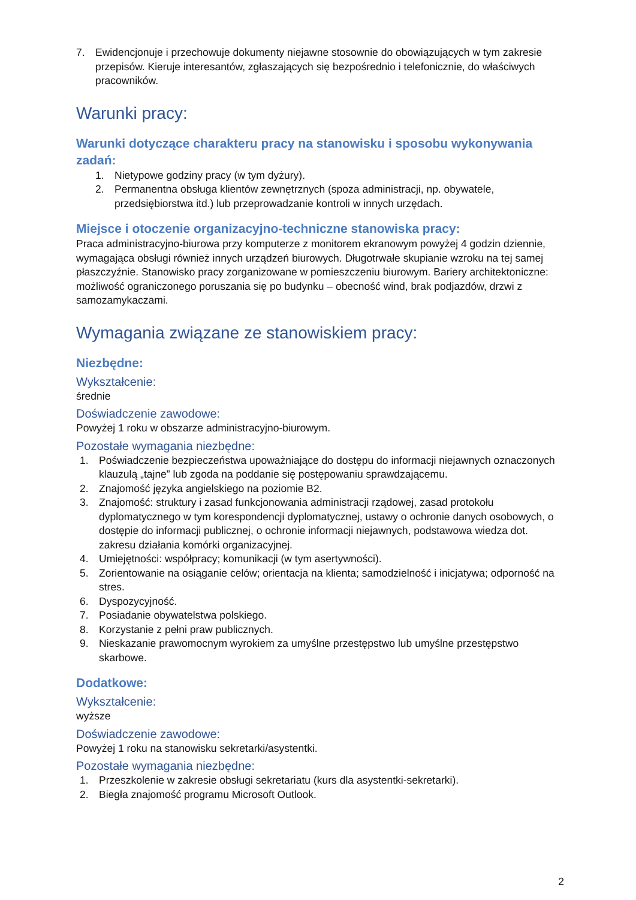7. Ewidencjonuje i przechowuje dokumenty niejawne stosownie do obowiązujących w tym zakresie przepisów. Kieruje interesantów, zgłaszających się bezpośrednio i telefonicznie, do właściwych pracowników.
Warunki pracy:
Warunki dotyczące charakteru pracy na stanowisku i sposobu wykonywania zadań:
1. Nietypowe godziny pracy (w tym dyżury).
2. Permanentna obsługa klientów zewnętrznych (spoza administracji, np. obywatele, przedsiębiorstwa itd.) lub przeprowadzanie kontroli w innych urzędach.
Miejsce i otoczenie organizacyjno-techniczne stanowiska pracy:
Praca administracyjno-biurowa przy komputerze z monitorem ekranowym powyżej 4 godzin dziennie, wymagająca obsługi również innych urządzeń biurowych. Długotrwałe skupianie wzroku na tej samej płaszczyźnie. Stanowisko pracy zorganizowane w pomieszczeniu biurowym. Bariery architektoniczne: możliwość ograniczonego poruszania się po budynku – obecność wind, brak podjazdów, drzwi z samozamykaczami.
Wymagania związane ze stanowiskiem pracy:
Niezbędne:
Wykształcenie:
średnie
Doświadczenie zawodowe:
Powyżej 1 roku w obszarze administracyjno-biurowym.
Pozostałe wymagania niezbędne:
1. Poświadczenie bezpieczeństwa upoważniające do dostępu do informacji niejawnych oznaczonych klauzulą „tajne” lub zgoda na poddanie się postępowaniu sprawdzającemu.
2. Znajomość języka angielskiego na poziomie B2.
3. Znajomość: struktury i zasad funkcjonowania administracji rządowej, zasad protokołu dyplomatycznego w tym korespondencji dyplomatycznej, ustawy o ochronie danych osobowych, o dostępie do informacji publicznej, o ochronie informacji niejawnych, podstawowa wiedza dot. zakresu działania komórki organizacyjnej.
4. Umiejętności: współpracy; komunikacji (w tym asertywności).
5. Zorientowanie na osiąganie celów; orientacja na klienta; samodzielność i inicjatywa; odporność na stres.
6. Dyspozycyjność.
7. Posiadanie obywatelstwa polskiego.
8. Korzystanie z pełni praw publicznych.
9. Nieskazanie prawomocnym wyrokiem za umyślne przestępstwo lub umyślne przestępstwo skarbowe.
Dodatkowe:
Wykształcenie:
wyższe
Doświadczenie zawodowe:
Powyżej 1 roku na stanowisku sekretarki/asystentki.
Pozostałe wymagania niezbędne:
1. Przeszkolenie w zakresie obsługi sekretariatu (kurs dla asystentki-sekretarki).
2. Biegła znajomość programu Microsoft Outlook.
2